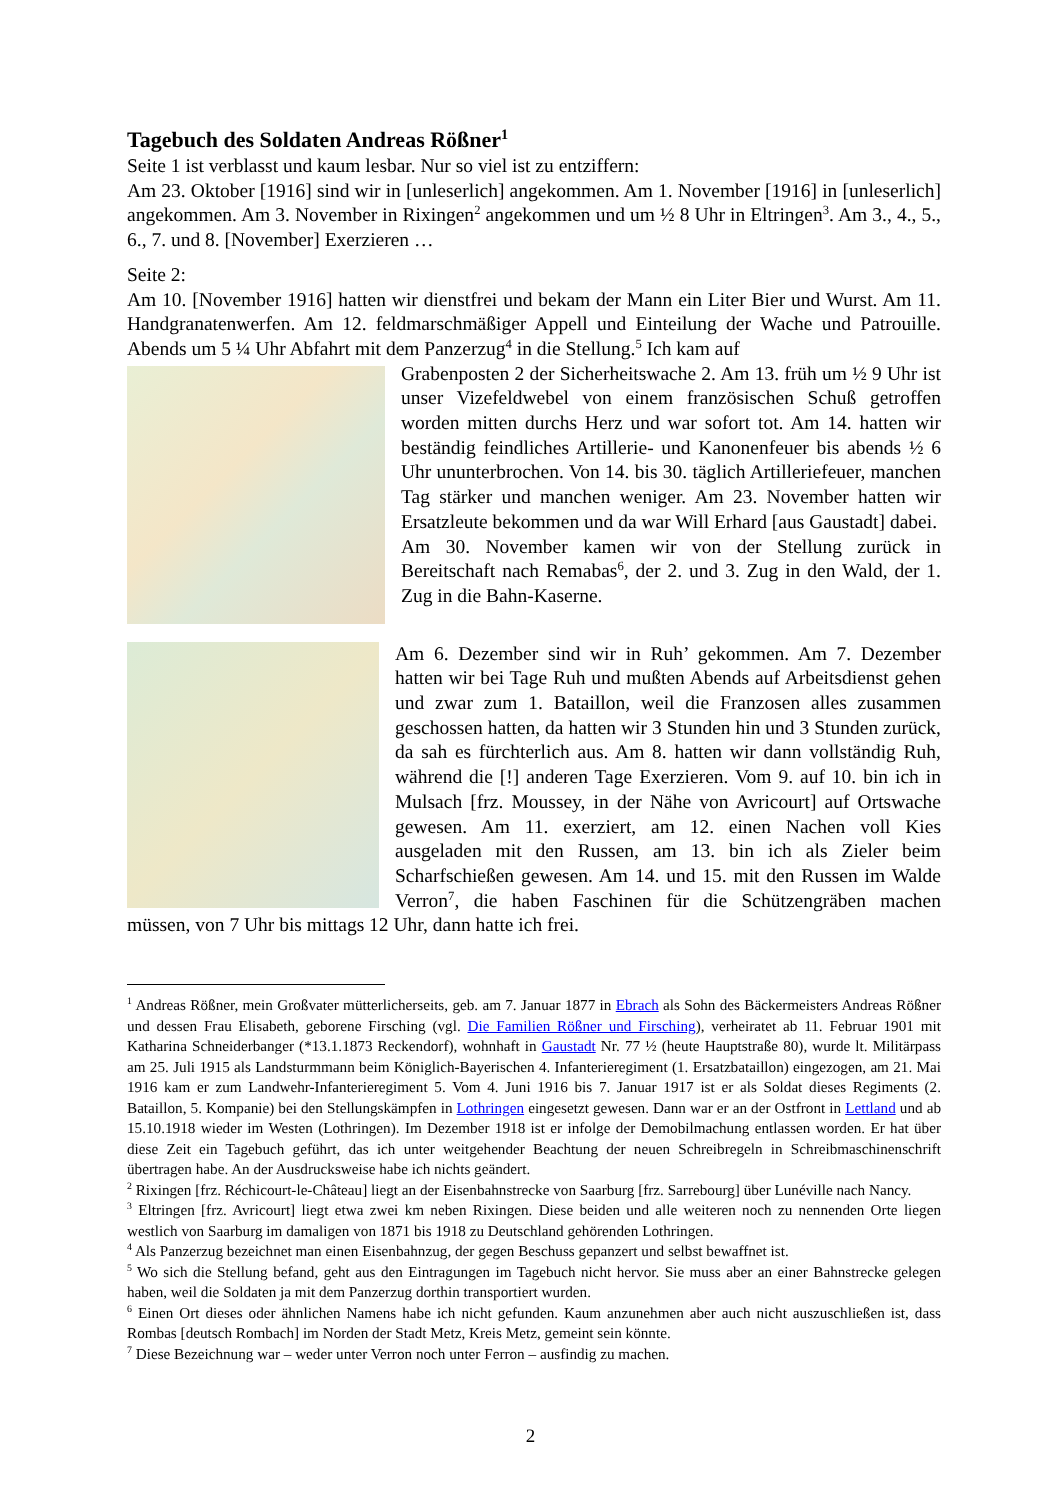Tagebuch des Soldaten Andreas Rößner<sup>1</sup>
Seite 1 ist verblasst und kaum lesbar. Nur so viel ist zu entziffern:
Am 23. Oktober [1916] sind wir in [unleserlich] angekommen. Am 1. November [1916] in [unleserlich] angekommen. Am 3. November in Rixingen<sup>2</sup> angekommen und um ½ 8 Uhr in Eltringen<sup>3</sup>. Am 3., 4., 5., 6., 7. und 8. [November] Exerzieren …
Seite 2:
Am 10. [November 1916] hatten wir dienstfrei und bekam der Mann ein Liter Bier und Wurst. Am 11. Handgranatenwerfen. Am 12. feldmarschmäßiger Appell und Einteilung der Wache und Patrouille. Abends um 5 ¼ Uhr Abfahrt mit dem Panzerzug<sup>4</sup> in die Stellung.<sup>5</sup> Ich kam auf
Grabenposten 2 der Sicherheitswache 2. Am 13. früh um ½ 9 Uhr ist unser Vizefeldwebel von einem französischen Schuß getroffen worden mitten durchs Herz und war sofort tot. Am 14. hatten wir beständig feindliches Artillerie- und Kanonenfeuer bis abends ½ 6 Uhr ununterbrochen. Von 14. bis 30. täglich Artilleriefeuer, manchen Tag stärker und manchen weniger. Am 23. November hatten wir Ersatzleute bekommen und da war Will Erhard [aus Gaustadt] dabei.
Am 30. November kamen wir von der Stellung zurück in Bereitschaft nach Remabas<sup>6</sup>, der 2. und 3. Zug in den Wald, der 1. Zug in die Bahn-Kaserne.
Am 6. Dezember sind wir in Ruh’ gekommen. Am 7. Dezember hatten wir bei Tage Ruh und mußten Abends auf Arbeitsdienst gehen und zwar zum 1. Bataillon, weil die Franzosen alles zusammen geschossen hatten, da hatten wir 3 Stunden hin und 3 Stunden zurück, da sah es fürchterlich aus. Am 8. hatten wir dann vollständig Ruh, während die [!] anderen Tage Exerzieren. Vom 9. auf 10. bin ich in Mulsach [frz. Moussey, in der Nähe von Avricourt] auf Ortswache gewesen. Am 11. exerziert, am 12. einen Nachen voll Kies ausgeladen mit den Russen, am 13. bin ich als Zieler beim Scharfschießen gewesen. Am 14. und 15. mit den Russen im Walde Verron<sup>7</sup>, die haben Faschinen für die Schützengräben machen müssen, von 7 Uhr bis mittags 12 Uhr, dann hatte ich frei.
<sup>1</sup> Andreas Rößner, mein Großvater mütterlicherseits, geb. am 7. Januar 1877 in Ebrach als Sohn des Bäckermeisters Andreas Rößner und dessen Frau Elisabeth, geborene Firsching (vgl. Die Familien Rößner und Firsching), verheiratet ab 11. Februar 1901 mit Katharina Schneiderbanger (*13.1.1873 Reckendorf), wohnhaft in Gaustadt Nr. 77 ½ (heute Hauptstraße 80), wurde lt. Militärpass am 25. Juli 1915 als Landsturmmann beim Königlich-Bayerischen 4. Infanterieregiment (1. Ersatzbataillon) eingezogen, am 21. Mai 1916 kam er zum Landwehr-Infanterieregiment 5. Vom 4. Juni 1916 bis 7. Januar 1917 ist er als Soldat dieses Regiments (2. Bataillon, 5. Kompanie) bei den Stellungskämpfen in Lothringen eingesetzt gewesen. Dann war er an der Ostfront in Lettland und ab 15.10.1918 wieder im Westen (Lothringen). Im Dezember 1918 ist er infolge der Demobilmachung entlassen worden. Er hat über diese Zeit ein Tagebuch geführt, das ich unter weitgehender Beachtung der neuen Schreibregeln in Schreibmaschinenschrift übertragen habe. An der Ausdrucksweise habe ich nichts geändert.
<sup>2</sup> Rixingen [frz. Réchicourt-le-Château] liegt an der Eisenbahnstrecke von Saarburg [frz. Sarrebourg] über Lunéville nach Nancy.
<sup>3</sup> Eltringen [frz. Avricourt] liegt etwa zwei km neben Rixingen. Diese beiden und alle weiteren noch zu nennenden Orte liegen westlich von Saarburg im damaligen von 1871 bis 1918 zu Deutschland gehörenden Lothringen.
<sup>4</sup> Als Panzerzug bezeichnet man einen Eisenbahnzug, der gegen Beschuss gepanzert und selbst bewaffnet ist.
<sup>5</sup> Wo sich die Stellung befand, geht aus den Eintragungen im Tagebuch nicht hervor. Sie muss aber an einer Bahnstrecke gelegen haben, weil die Soldaten ja mit dem Panzerzug dorthin transportiert wurden.
<sup>6</sup> Einen Ort dieses oder ähnlichen Namens habe ich nicht gefunden. Kaum anzunehmen aber auch nicht auszuschließen ist, dass Rombas [deutsch Rombach] im Norden der Stadt Metz, Kreis Metz, gemeint sein könnte.
<sup>7</sup> Diese Bezeichnung war – weder unter Verron noch unter Ferron – ausfindig zu machen.
2